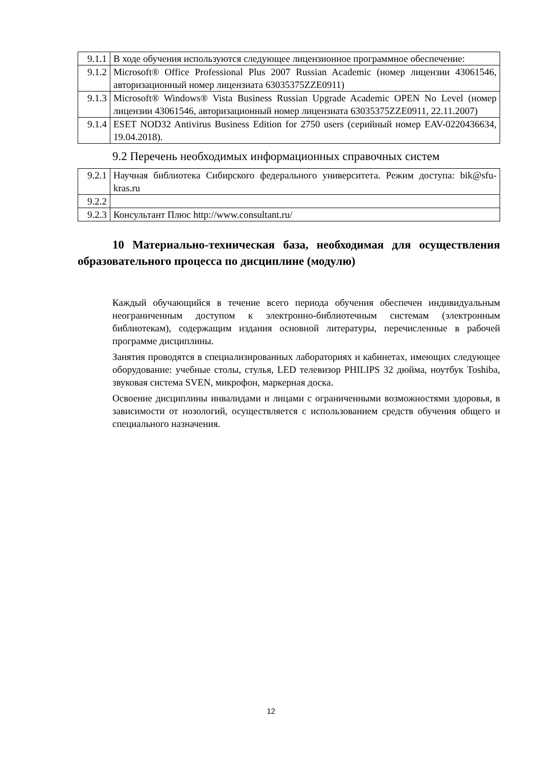| 9.1.1 | В ходе обучения используются следующее лицензионное программное обеспечение: |
| 9.1.2 | Microsoft® Office Professional Plus 2007 Russian Academic (номер лицензии 43061546, авторизационный номер лицензиата 63035375ZZE0911) |
| 9.1.3 | Microsoft® Windows® Vista Business Russian Upgrade Academic OPEN No Level (номер лицензии 43061546, авторизационный номер лицензиата 63035375ZZE0911, 22.11.2007) |
| 9.1.4 | ESET NOD32 Antivirus Business Edition for 2750 users (серийный номер EAV-0220436634, 19.04.2018). |
9.2 Перечень необходимых информационных справочных систем
| 9.2.1 | Научная библиотека Сибирского федерального университета. Режим доступа: bik@sfu-kras.ru |
| 9.2.2 | |
| 9.2.3 | Консультант Плюс http://www.consultant.ru/ |
10 Материально-техническая база, необходимая для осуществления образовательного процесса по дисциплине (модулю)
Каждый обучающийся в течение всего периода обучения обеспечен индивидуальным неограниченным доступом к электронно-библиотечным системам (электронным библиотекам), содержащим издания основной литературы, перечисленные в рабочей программе дисциплины.
Занятия проводятся в специализированных лабораториях и кабинетах, имеющих следующее оборудование: учебные столы, стулья, LED телевизор PHILIPS 32 дюйма, ноутбук Toshiba, звуковая система SVEN, микрофон, маркерная доска.
Освоение дисциплины инвалидами и лицами с ограниченными возможностями здоровья, в зависимости от нозологий, осуществляется с использованием средств обучения общего и специального назначения.
12